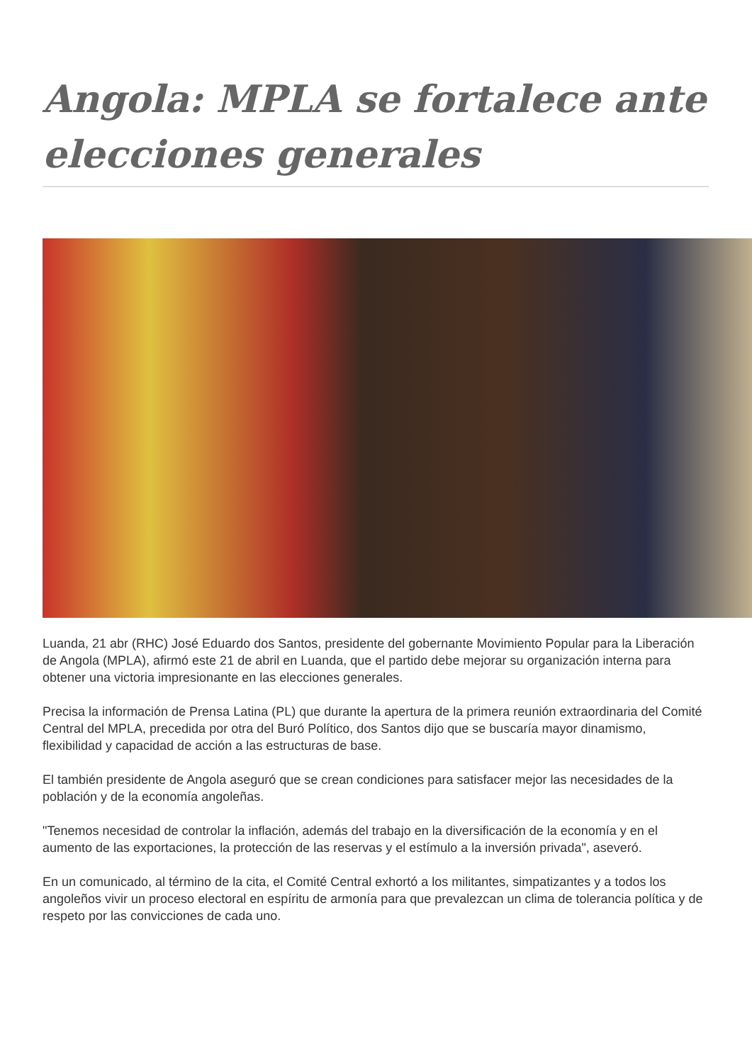Angola: MPLA se fortalece ante elecciones generales
Luanda, 21 abr (RHC) José Eduardo dos Santos, presidente del gobernante Movimiento Popular para la Liberación de Angola (MPLA), afirmó este 21 de abril en Luanda, que el partido debe mejorar su organización interna para obtener una victoria impresionante en las elecciones generales.
Precisa la información de Prensa Latina (PL) que durante la apertura de la primera reunión extraordinaria del Comité Central del MPLA, precedida por otra del Buró Político, dos Santos dijo que se buscaría mayor dinamismo, flexibilidad y capacidad de acción a las estructuras de base.
El también presidente de Angola aseguró que se crean condiciones para satisfacer mejor las necesidades de la población y de la economía angoleñas.
"Tenemos necesidad de controlar la inflación, además del trabajo en la diversificación de la economía y en el aumento de las exportaciones, la protección de las reservas y el estímulo a la inversión privada", aseveró.
En un comunicado, al término de la cita, el Comité Central exhortó a los militantes, simpatizantes y a todos los angoleños vivir un proceso electoral en espíritu de armonía para que prevalezcan un clima de tolerancia política y de respeto por las convicciones de cada uno.